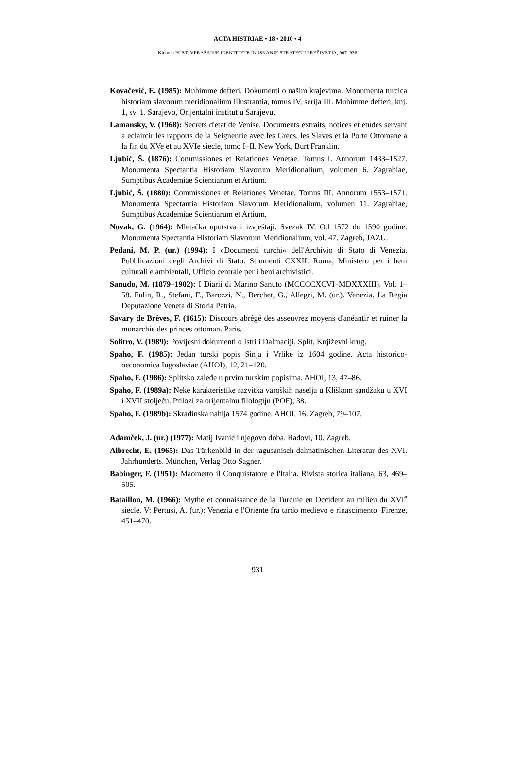ACTA HISTRIAE • 18 • 2010 • 4
Klemen PUST: VPRAŠANJE IDENTITETE IN ISKANJE STRATEGIJ PREŽIVETJA, 907–936
Kovačević, E. (1985): Muhimme defteri. Dokumenti o našim krajevima. Monumenta turcica historiam slavorum meridionalium illustrantia, tomus IV, serija III. Muhimme defteri, knj. 1, sv. 1. Sarajevo, Orijentalni institut u Sarajevu.
Lamansky, V. (1968): Secrets d'etat de Venise. Documents extraits, notices et etudes servant a eclaircir les rapports de la Seigneurie avec les Grecs, les Slaves et la Porte Ottomane a la fin du XVe et au XVIe siecle, tomo I–II. New York, Burt Franklin.
Ljubić, Š. (1876): Commissiones et Relationes Venetae. Tomus I. Annorum 1433–1527. Monumenta Spectantia Historiam Slavorum Meridionalium, volumen 6. Zagrabiae, Sumptibus Academiae Scientiarum et Artium.
Ljubić, Š. (1880): Commissiones et Relationes Venetae. Tomus III. Annorum 1553–1571. Monumenta Spectantia Historiam Slavorum Meridionalium, volumen 11. Zagrabiae, Sumptibus Academiae Scientiarum et Artium.
Novak, G. (1964): Mletačka uputstva i izvještaji. Svezak IV. Od 1572 do 1590 godine. Monumenta Spectantia Historiam Slavorum Meridionalium, vol. 47. Zagreb, JAZU.
Pedani, M. P. (ur.) (1994): I »Documenti turchi« dell'Archivio di Stato di Venezia. Pubblicazioni degli Archivi di Stato. Strumenti CXXII. Roma, Ministero per i beni culturali e ambientali, Ufficio centrale per i beni archivistici.
Sanudo, M. (1879–1902): I Diarii di Marino Sanuto (MCCCCXCVI–MDXXXIII). Vol. 1–58. Fulin, R., Stefani, F., Barozzi, N., Berchet, G., Allegri, M. (ur.). Venezia, La Regia Deputazione Veneta di Storia Patria.
Savary de Brèves, F. (1615): Discours abrégé des asseuvrez moyens d'anéantir et ruiner la monarchie des princes ottoman. Paris.
Solitro, V. (1989): Povijesni dokumenti o Istri i Dalmaciji. Split, Književni krug.
Spaho, F. (1985): Jedan turski popis Sinja i Vrlike iz 1604 godine. Acta historico-oeconomica Iugoslaviae (AHOI), 12, 21–120.
Spaho, F. (1986): Splitsko zaleđe u prvim turskim popisima. AHOI, 13, 47–86.
Spaho, F. (1989a): Neke karakteristike razvitka varoških naselja u Kliškom sandžaku u XVI i XVII stoljeću. Prilozi za orijentalnu filologiju (POF), 38.
Spaho, F. (1989b): Skradinska nahija 1574 godine. AHOI, 16. Zagreb, 79–107.
Adamček, J. (ur.) (1977): Matij Ivanić i njegovo doba. Radovi, 10. Zagreb.
Albrecht, E. (1965): Das Türkenbild in der ragusanisch-dalmatinischen Literatur des XVI. Jahrhunderts. München, Verlag Otto Sagner.
Babinger, F. (1951): Maometto il Conquistatore e l'Italia. Rivista storica italiana, 63, 469–505.
Bataillon, M. (1966): Mythe et connaissance de la Turquie en Occident au milieu du XVI<sup>e</sup> siecle. V: Pertusi, A. (ur.): Venezia e l'Oriente fra tardo medievo e rinascimento. Firenze, 451–470.
931